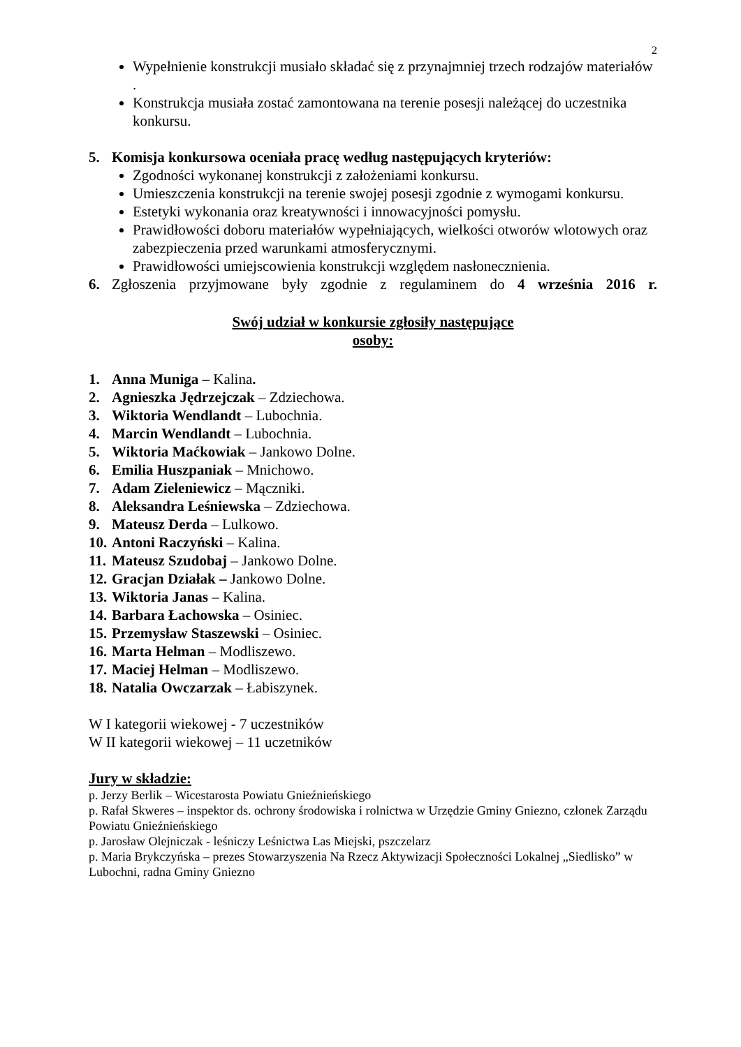2
Wypełnienie konstrukcji musiało składać się z przynajmniej trzech rodzajów materiałów .
Konstrukcja musiała zostać zamontowana na terenie posesji należącej do uczestnika konkursu.
5. Komisja konkursowa oceniała pracę według następujących kryteriów:
Zgodności wykonanej konstrukcji z założeniami konkursu.
Umieszczenia konstrukcji na terenie swojej posesji zgodnie z wymogami konkursu.
Estetyki wykonania oraz kreatywności i innowacyjności pomysłu.
Prawidłowości doboru materiałów wypełniających, wielkości otworów wlotowych oraz zabezpieczenia przed warunkami atmosferycznymi.
Prawidłowości umiejscowienia konstrukcji względem nasłonecznienia.
6. Zgłoszenia przyjmowane były zgodnie z regulaminem do 4 września 2016 r.
Swój udział w konkursie zgłosiły następujące
osoby:
1. Anna Muniga – Kalina.
2. Agnieszka Jędrzejczak – Zdziechowa.
3. Wiktoria Wendlandt – Lubochnia.
4. Marcin Wendlandt – Lubochnia.
5. Wiktoria Maćkowiak – Jankowo Dolne.
6. Emilia Huszpaniak – Mnichowo.
7. Adam Zieleniewicz – Mączniki.
8. Aleksandra Leśniewska – Zdziechowa.
9. Mateusz Derda – Lulkowo.
10. Antoni Raczyński – Kalina.
11. Mateusz Szudobaj – Jankowo Dolne.
12. Gracjan Działak – Jankowo Dolne.
13. Wiktoria Janas – Kalina.
14. Barbara Łachowska – Osiniec.
15. Przemysław Staszewski – Osiniec.
16. Marta Helman – Modliszewo.
17. Maciej Helman – Modliszewo.
18. Natalia Owczarzak – Łabiszynek.
W I kategorii wiekowej - 7 uczestników
W II kategorii wiekowej – 11 uczetników
Jury w składzie:
p. Jerzy Berlik – Wicestarosta Powiatu Gnieźnieńskiego
p. Rafał Skweres – inspektor ds. ochrony środowiska i rolnictwa w Urzędzie Gminy Gniezno, członek Zarządu Powiatu Gnieźnieńskiego
p. Jarosław Olejniczak - leśniczy Leśnictwa Las Miejski, pszczelarz
p. Maria Brykczyńska – prezes Stowarzyszenia Na Rzecz Aktywizacji Społeczności Lokalnej „Siedlisko” w Lubochni, radna Gminy Gniezno